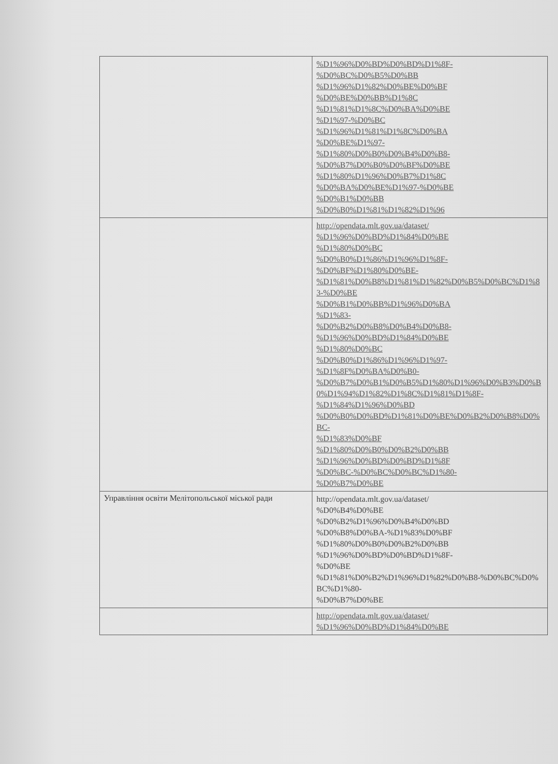| | %D1%96%D0%BD%D0%BD%D1%8F- %D0%BC%D0%B5%D0%BB %D1%96%D1%82%D0%BE%D0%BF %D0%BE%D0%BB%D1%8C %D1%81%D1%8C%D0%BA%D0%BE %D1%97-%D0%BC %D1%96%D1%81%D1%8C%D0%BA %D0%BE%D1%97- %D1%80%D0%B0%D0%B4%D0%B8- %D0%B7%D0%B0%D0%BF%D0%BE %D1%80%D1%96%D0%B7%D1%8C %D0%BA%D0%BE%D1%97-%D0%BE %D0%B1%D0%BB %D0%B0%D1%81%D1%82%D1%96 |
| | http://opendata.mlt.gov.ua/dataset/ %D1%96%D0%BD%D1%84%D0%BE %D1%80%D0%BC %D0%B0%D1%86%D1%96%D1%8F- %D0%BF%D1%80%D0%BE- %D1%81%D0%B8%D1%81%D1%82%D0%B5%D0%BC%D1%83-%D0%BE %D0%B1%D0%BB%D1%96%D0%BA %D1%83- %D0%B2%D0%B8%D0%B4%D0%B8- %D1%96%D0%BD%D1%84%D0%BE %D1%80%D0%BC %D0%B0%D1%86%D1%96%D1%97- %D1%8F%D0%BA%D0%B0- %D0%B7%D0%B1%D0%B5%D1%80%D1%96%D0%B3%D0%B0%D1%94%D1%82%D1%8C%D1%81%D1%8F- %D1%84%D1%96%D0%BD %D0%B0%D0%BD%D1%81%D0%BE%D0%B2%D0%B8%D0%BC- %D1%83%D0%BF %D1%80%D0%B0%D0%B2%D0%BB %D1%96%D0%BD%D0%BD%D1%8F %D0%BC-%D0%BC%D0%BC%D1%80- %D0%B7%D0%BE |
| Управління освіти Мелітопольської міської ради | http://opendata.mlt.gov.ua/dataset/ %D0%B4%D0%BE %D0%B2%D1%96%D0%B4%D0%BD %D0%B8%D0%BA-%D1%83%D0%BF %D1%80%D0%B0%D0%B2%D0%BB %D1%96%D0%BD%D0%BD%D1%8F- %D0%BE %D1%81%D0%B2%D1%96%D1%82%D0%B8-%D0%BC%D0%BC%D1%80- %D0%B7%D0%BE |
| | http://opendata.mlt.gov.ua/dataset/ %D1%96%D0%BD%D1%84%D0%BE |